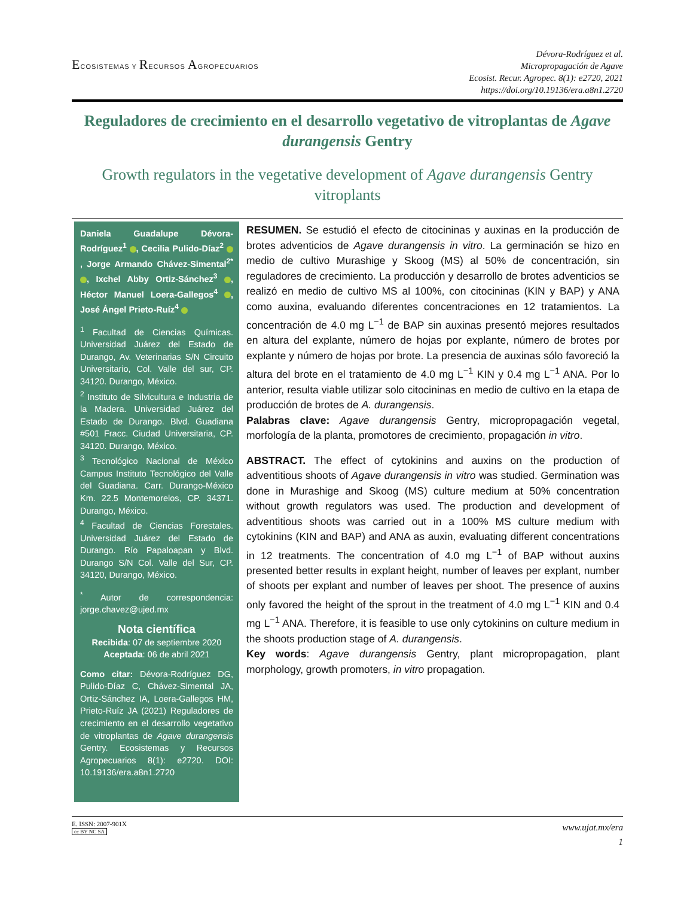ECOSISTEMAS Y RECURSOS AGROPECUARIOS
Dévora-Rodríguez et al.
Micropropagación de Agave
Ecosist. Recur. Agropec. 8(1): e2720, 2021
https://doi.org/10.19136/era.a8n1.2720
Reguladores de crecimiento en el desarrollo vegetativo de vitroplantas de Agave durangensis Gentry
Growth regulators in the vegetative development of Agave durangensis Gentry vitroplants
Daniela Guadalupe Dévora-Rodríguez<sup>1</sup> , Cecilia Pulido-Díaz<sup>2</sup> , Jorge Armando Chávez-Simental<sup>2*</sup> , Ixchel Abby Ortiz-Sánchez<sup>3</sup> , Héctor Manuel Loera-Gallegos<sup>4</sup> , José Ángel Prieto-Ruíz<sup>4</sup>
<sup>1</sup> Facultad de Ciencias Químicas. Universidad Juárez del Estado de Durango, Av. Veterinarias S/N Circuito Universitario, Col. Valle del sur, CP. 34120. Durango, México.
<sup>2</sup> Instituto de Silvicultura e Industria de la Madera. Universidad Juárez del Estado de Durango. Blvd. Guadiana #501 Fracc. Ciudad Universitaria, CP. 34120. Durango, México.
<sup>3</sup> Tecnológico Nacional de México Campus Instituto Tecnológico del Valle del Guadiana. Carr. Durango-México Km. 22.5 Montemorelos, CP. 34371. Durango, México.
<sup>4</sup> Facultad de Ciencias Forestales. Universidad Juárez del Estado de Durango. Río Papaloapan y Blvd. Durango S/N Col. Valle del Sur, CP. 34120, Durango, México.
<sup>*</sup> Autor de correspondencia: jorge.chavez@ujed.mx
Nota científica
Recibida: 07 de septiembre 2020
Aceptada: 06 de abril 2021
Como citar: Dévora-Rodríguez DG, Pulido-Díaz C, Chávez-Simental JA, Ortiz-Sánchez IA, Loera-Gallegos HM, Prieto-Ruíz JA (2021) Reguladores de crecimiento en el desarrollo vegetativo de vitroplantas de Agave durangensis Gentry. Ecosistemas y Recursos Agropecuarios 8(1): e2720. DOI: 10.19136/era.a8n1.2720
RESUMEN. Se estudió el efecto de citocininas y auxinas en la producción de brotes adventicios de Agave durangensis in vitro. La germinación se hizo en medio de cultivo Murashige y Skoog (MS) al 50% de concentración, sin reguladores de crecimiento. La producción y desarrollo de brotes adventicios se realizó en medio de cultivo MS al 100%, con citocininas (KIN y BAP) y ANA como auxina, evaluando diferentes concentraciones en 12 tratamientos. La concentración de 4.0 mg L<sup>−1</sup> de BAP sin auxinas presentó mejores resultados en altura del explante, número de hojas por explante, número de brotes por explante y número de hojas por brote. La presencia de auxinas sólo favoreció la altura del brote en el tratamiento de 4.0 mg L<sup>−1</sup> KIN y 0.4 mg L<sup>−1</sup> ANA. Por lo anterior, resulta viable utilizar solo citocininas en medio de cultivo en la etapa de producción de brotes de A. durangensis.
Palabras clave: Agave durangensis Gentry, micropropagación vegetal, morfología de la planta, promotores de crecimiento, propagación in vitro.
ABSTRACT. The effect of cytokinins and auxins on the production of adventitious shoots of Agave durangensis in vitro was studied. Germination was done in Murashige and Skoog (MS) culture medium at 50% concentration without growth regulators was used. The production and development of adventitious shoots was carried out in a 100% MS culture medium with cytokinins (KIN and BAP) and ANA as auxin, evaluating different concentrations in 12 treatments. The concentration of 4.0 mg L<sup>−1</sup> of BAP without auxins presented better results in explant height, number of leaves per explant, number of shoots per explant and number of leaves per shoot. The presence of auxins only favored the height of the sprout in the treatment of 4.0 mg L<sup>−1</sup> KIN and 0.4 mg L<sup>−1</sup> ANA. Therefore, it is feasible to use only cytokinins on culture medium in the shoots production stage of A. durangensis.
Key words: Agave durangensis Gentry, plant micropropagation, plant morphology, growth promoters, in vitro propagation.
E. ISSN: 2007-901X
cc BY NC SA
www.ujat.mx/era
1